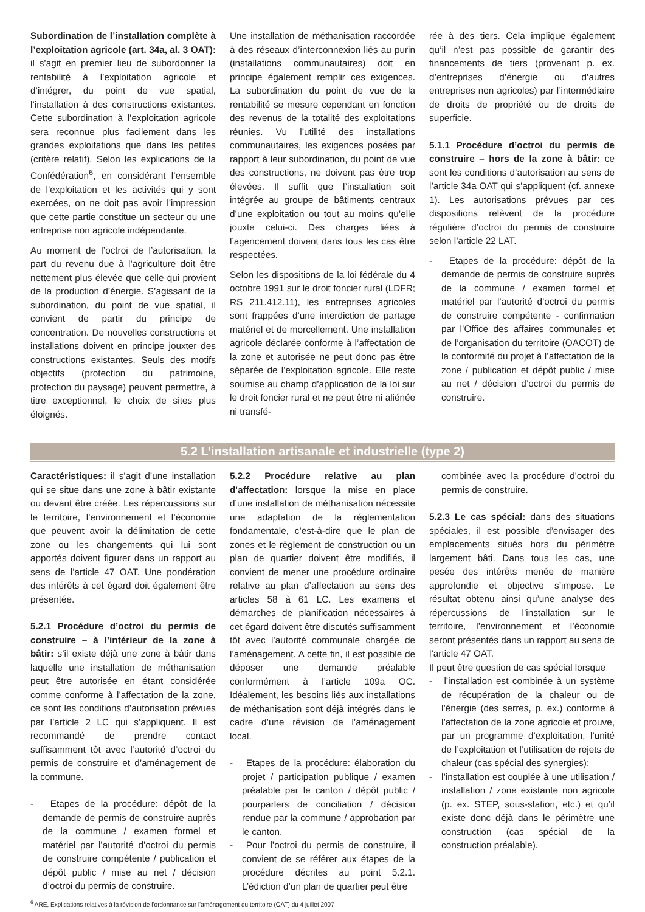Subordination de l’installation complète à l’exploitation agricole (art. 34a, al. 3 OAT): il s’agit en premier lieu de subordonner la rentabilité à l’exploitation agricole et d’intégrer, du point de vue spatial, l’installation à des constructions existantes. Cette subordination à l’exploitation agricole sera reconnue plus facilement dans les grandes exploitations que dans les petites (critère relatif). Selon les explications de la Confédération<sup>6</sup>, en considérant l’ensemble de l’exploitation et les activités qui y sont exercées, on ne doit pas avoir l’impression que cette partie constitue un secteur ou une entreprise non agricole indépendante.
Au moment de l’octroi de l’autorisation, la part du revenu due à l’agriculture doit être nettement plus élevée que celle qui provient de la production d’énergie. S’agissant de la subordination, du point de vue spatial, il convient de partir du principe de concentration. De nouvelles constructions et installations doivent en principe jouxter des constructions existantes. Seuls des motifs objectifs (protection du patrimoine, protection du paysage) peuvent permettre, à titre exceptionnel, le choix de sites plus éloignés.
Une installation de méthanisation raccordée à des réseaux d’interconnexion liés au purin (installations communautaires) doit en principe également remplir ces exigences. La subordination du point de vue de la rentabilité se mesure cependant en fonction des revenus de la totalité des exploitations réunies. Vu l’utilité des installations communautaires, les exigences posées par rapport à leur subordination, du point de vue des constructions, ne doivent pas être trop élevées. Il suffit que l’installation soit intégrée au groupe de bâtiments centraux d’une exploitation ou tout au moins qu’elle jouxte celui-ci. Des charges liées à l’agencement doivent dans tous les cas être respectées.
Selon les dispositions de la loi fédérale du 4 octobre 1991 sur le droit foncier rural (LDFR; RS 211.412.11), les entreprises agricoles sont frappées d’une interdiction de partage matériel et de morcellement. Une installation agricole déclarée conforme à l’affectation de la zone et autorisée ne peut donc pas être séparée de l’exploitation agricole. Elle reste soumise au champ d’application de la loi sur le droit foncier rural et ne peut être ni aliénée ni transfé-
rée à des tiers. Cela implique également qu’il n’est pas possible de garantir des financements de tiers (provenant p. ex. d’entreprises d’énergie ou d’autres entreprises non agricoles) par l’intermédiaire de droits de propriété ou de droits de superficie.
5.1.1 Procédure d’octroi du permis de construire – hors de la zone à bâtir: ce sont les conditions d’autorisation au sens de l’article 34a OAT qui s’appliquent (cf. annexe 1). Les autorisations prévues par ces dispositions relèvent de la procédure régulière d’octroi du permis de construire selon l’article 22 LAT.
- Etapes de la procédure: dépôt de la demande de permis de construire auprès de la commune / examen formel et matériel par l’autorité d’octroi du permis de construire compétente - confirmation par l’Office des affaires communales et de l’organisation du territoire (OACOT) de la conformité du projet à l’affectation de la zone / publication et dépôt public / mise au net / décision d’octroi du permis de construire.
5.2 L’installation artisanale et industrielle (type 2)
Caractéristiques: il s’agit d’une installation qui se situe dans une zone à bâtir existante ou devant être créée. Les répercussions sur le territoire, l’environnement et l’économie que peuvent avoir la délimitation de cette zone ou les changements qui lui sont apportés doivent figurer dans un rapport au sens de l’article 47 OAT. Une pondération des intérêts à cet égard doit également être présentée.
5.2.1 Procédure d’octroi du permis de construire – à l’intérieur de la zone à bâtir: s’il existe déjà une zone à bâtir dans laquelle une installation de méthanisation peut être autorisée en étant considérée comme conforme à l’affectation de la zone, ce sont les conditions d’autorisation prévues par l’article 2 LC qui s’appliquent. Il est recommandé de prendre contact suffisamment tôt avec l’autorité d’octroi du permis de construire et d’aménagement de la commune.
- Etapes de la procédure: dépôt de la demande de permis de construire auprès de la commune / examen formel et matériel par l’autorité d’octroi du permis de construire compétente / publication et dépôt public / mise au net / décision d’octroi du permis de construire.
5.2.2 Procédure relative au plan d'affectation: lorsque la mise en place d’une installation de méthanisation nécessite une adaptation de la réglementation fondamentale, c’est-à-dire que le plan de zones et le règlement de construction ou un plan de quartier doivent être modifiés, il convient de mener une procédure ordinaire relative au plan d’affectation au sens des articles 58 à 61 LC. Les examens et démarches de planification nécessaires à cet égard doivent être discutés suffisamment tôt avec l’autorité communale chargée de l’aménagement. A cette fin, il est possible de déposer une demande préalable conformément à l’article 109a OC. Idéalement, les besoins liés aux installations de méthanisation sont déjà intégrés dans le cadre d’une révision de l’aménagement local.
- Etapes de la procédure: élaboration du projet / participation publique / examen préalable par le canton / dépôt public / pourparlers de conciliation / décision rendue par la commune / approbation par le canton.
- Pour l’octroi du permis de construire, il convient de se référer aux étapes de la procédure décrites au point 5.2.1. L’édiction d’un plan de quartier peut être
combinée avec la procédure d'octroi du permis de construire.
5.2.3 Le cas spécial: dans des situations spéciales, il est possible d’envisager des emplacements situés hors du périmètre largement bâti. Dans tous les cas, une pesée des intérêts menée de manière approfondie et objective s’impose. Le résultat obtenu ainsi qu’une analyse des répercussions de l’installation sur le territoire, l’environnement et l’économie seront présentés dans un rapport au sens de l’article 47 OAT.
Il peut être question de cas spécial lorsque
- l’installation est combinée à un système de récupération de la chaleur ou de l’énergie (des serres, p. ex.) conforme à l’affectation de la zone agricole et prouve, par un programme d’exploitation, l’unité de l’exploitation et l’utilisation de rejets de chaleur (cas spécial des synergies);
- l’installation est couplée à une utilisation / installation / zone existante non agricole (p. ex. STEP, sous-station, etc.) et qu’il existe donc déjà dans le périmètre une construction (cas spécial de la construction préalable).
<sup>6</sup> ARE, Explications relatives à la révision de l’ordonnance sur l’aménagement du territoire (OAT) du 4 juillet 2007